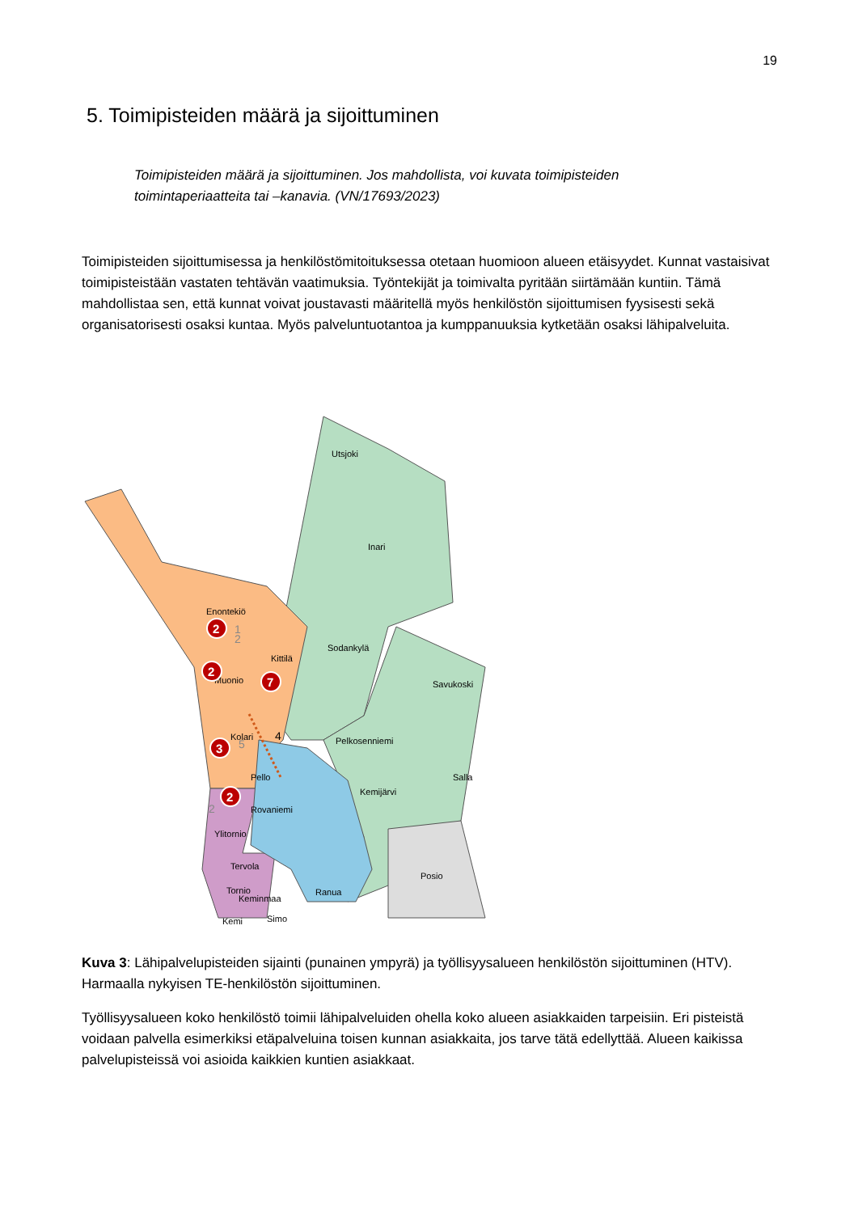19
5. Toimipisteiden määrä ja sijoittuminen
Toimipisteiden määrä ja sijoittuminen. Jos mahdollista, voi kuvata toimipisteiden toimintaperiaatteita tai –kanavia. (VN/17693/2023)
Toimipisteiden sijoittumisessa ja henkilöstömitoituksessa otetaan huomioon alueen etäisyydet. Kunnat vastaisivat toimipisteistään vastaten tehtävän vaatimuksia. Työntekijät ja toimivalta pyritään siirtämään kuntiin. Tämä mahdollistaa sen, että kunnat voivat joustavasti määritellä myös henkilöstön sijoittumisen fyysisesti sekä organisatorisesti osaksi kuntaa. Myös palveluntuotantoa ja kumppanuuksia kytketään osaksi lähipalveluita.
Utsjoki
Inari
Sodankylä
Savukoski
Pelkosenniemi
Salla
Kemijärvi
Posio
Rovaniemi
Ranua
Enontekiö
Kittilä
Muonio
Kolari
Pello
Ylitornio
Tervola
Tornio
Keminmaa
Simo
Kemi
2
3
1
4
5
2
2
2
7
3
2
Kuva 3: Lähipalvelupisteiden sijainti (punainen ympyrä) ja työllisyysalueen henkilöstön sijoittuminen (HTV). Harmaalla nykyisen TE-henkilöstön sijoittuminen.
Työllisyysalueen koko henkilöstö toimii lähipalveluiden ohella koko alueen asiakkaiden tarpeisiin. Eri pisteistä voidaan palvella esimerkiksi etäpalveluina toisen kunnan asiakkaita, jos tarve tätä edellyttää. Alueen kaikissa palvelupisteissä voi asioida kaikkien kuntien asiakkaat.